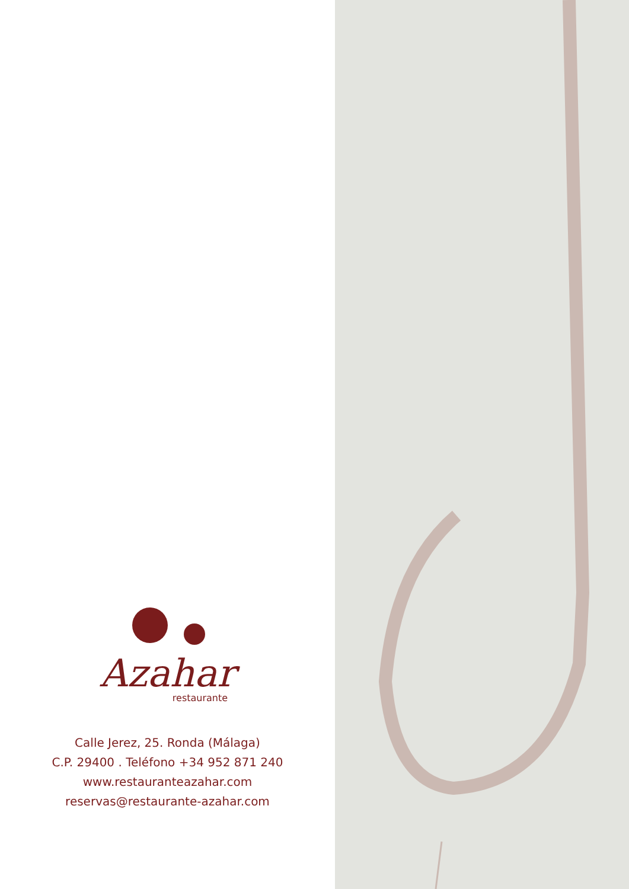Azahar
restaurante
Calle Jerez, 25. Ronda (Málaga)
C.P. 29400 . Teléfono +34 952 871 240
www.restauranteazahar.com
reservas@restaurante-azahar.com